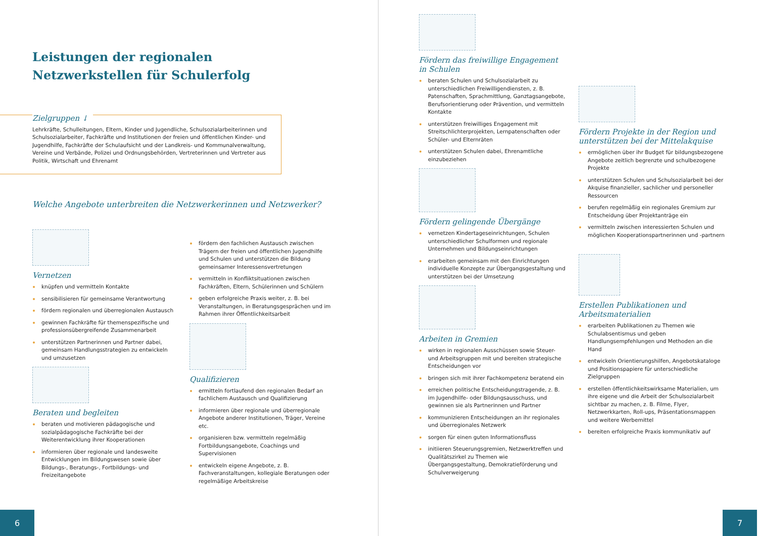Leistungen der regionalen
Netzwerkstellen für Schulerfolg
Zielgruppen ↓
Lehrkräfte, Schulleitungen, Eltern, Kinder und Jugendliche, Schulsozialarbeiterinnen und Schulsozialarbeiter, Fachkräfte und Institutionen der freien und öffentlichen Kinder- und Jugendhilfe, Fachkräfte der Schulaufsicht und der Landkreis- und Kommunalverwaltung, Vereine und Verbände, Polizei und Ordnungsbehörden, Vertreterinnen und Vertreter aus Politik, Wirtschaft und Ehrenamt
Welche Angebote unterbreiten die Netzwerkerinnen und Netzwerker?
Vernetzen
knüpfen und vermitteln Kontakte
sensibilisieren für gemeinsame Verantwortung
fördern regionalen und überregionalen Austausch
gewinnen Fachkräfte für themenspezifische und professionsübergreifende Zusammenarbeit
unterstützen Partnerinnen und Partner dabei, gemeinsam Handlungsstrategien zu entwickeln und umzusetzen
Beraten und begleiten
beraten und motivieren pädagogische und sozialpädagogische Fachkräfte bei der Weiterentwicklung ihrer Kooperationen
informieren über regionale und landesweite Entwicklungen im Bildungswesen sowie über Bildungs-, Beratungs-, Fortbildungs- und Freizeitangebote
fördern den fachlichen Austausch zwischen Trägern der freien und öffentlichen Jugendhilfe und Schulen und unterstützen die Bildung gemeinsamer Interessensvertretungen
vermitteln in Konfliktsituationen zwischen Fachkräften, Eltern, Schülerinnen und Schülern
geben erfolgreiche Praxis weiter, z. B. bei Veranstaltungen, in Beratungsgesprächen und im Rahmen ihrer Öffentlichkeitsarbeit
Qualifizieren
ermitteln fortlaufend den regionalen Bedarf an fachlichem Austausch und Qualifizierung
informieren über regionale und überregionale Angebote anderer Institutionen, Träger, Vereine etc.
organisieren bzw. vermitteln regelmäßig Fortbildungsangebote, Coachings und Supervisionen
entwickeln eigene Angebote, z. B. Fachveranstaltungen, kollegiale Beratungen oder regelmäßige Arbeitskreise
6
Fördern das freiwillige Engagement in Schulen
beraten Schulen und Schulsozialarbeit zu unterschiedlichen Freiwilligendiensten, z. B. Patenschaften, Sprachmittlung, Ganztagsangebote, Berufsorientierung oder Prävention, und vermitteln Kontakte
unterstützen freiwilliges Engagement mit Streitschlichterprojekten, Lernpatenschaften oder Schüler- und Elternräten
unterstützen Schulen dabei, Ehrenamtliche einzubeziehen
Fördern gelingende Übergänge
vernetzen Kindertageseinrichtungen, Schulen unterschiedlicher Schulformen und regionale Unternehmen und Bildungseinrichtungen
erarbeiten gemeinsam mit den Einrichtungen individuelle Konzepte zur Übergangsgestaltung und unterstützen bei der Umsetzung
Arbeiten in Gremien
wirken in regionalen Ausschüssen sowie Steuer- und Arbeitsgruppen mit und bereiten strategische Entscheidungen vor
bringen sich mit ihrer Fachkompetenz beratend ein
erreichen politische Entscheidungstragende, z. B. im Jugendhilfe- oder Bildungsausschuss, und gewinnen sie als Partnerinnen und Partner
kommunizieren Entscheidungen an ihr regionales und überregionales Netzwerk
sorgen für einen guten Informationsfluss
initiieren Steuerungsgremien, Netzwerktreffen und Qualitätszirkel zu Themen wie Übergangsgestaltung, Demokratieförderung und Schulverweigerung
Fördern Projekte in der Region und unterstützen bei der Mittelakquise
ermöglichen über ihr Budget für bildungsbezogene Angebote zeitlich begrenzte und schulbezogene Projekte
unterstützen Schulen und Schulsozialarbeit bei der Akquise finanzieller, sachlicher und personeller Ressourcen
berufen regelmäßig ein regionales Gremium zur Entscheidung über Projektanträge ein
vermitteln zwischen interessierten Schulen und möglichen Kooperationspartnerinnen und -partnern
Erstellen Publikationen und Arbeitsmaterialien
erarbeiten Publikationen zu Themen wie Schulabsentismus und geben Handlungsempfehlungen und Methoden an die Hand
entwickeln Orientierungshilfen, Angebotskataloge und Positionspapiere für unterschiedliche Zielgruppen
erstellen öffentlichkeitswirksame Materialien, um ihre eigene und die Arbeit der Schulsozialarbeit sichtbar zu machen, z. B. Filme, Flyer, Netzwerkkarten, Roll-ups, Präsentationsmappen und weitere Werbemittel
bereiten erfolgreiche Praxis kommunikativ auf
7